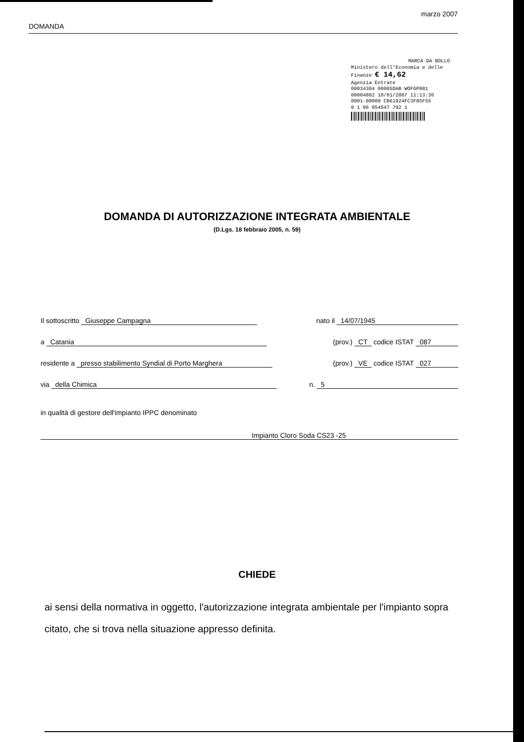DOMANDA marzo 2007
MARCA DA BOLLO
Ministero dell'Economia e delle Finanze € 14,62
Agenzia Entrate
00034304 00005DAB WOFGP001
00004802 10/01/2007 11:13:36
0001-00009 CB61924FC3F85F55
0 1 06 054547 792 1
DOMANDA DI AUTORIZZAZIONE INTEGRATA AMBIENTALE
(D.Lgs. 18 febbraio 2005, n. 59)
Il sottoscritto Giuseppe Campagna nato il 14/07/1945
a Catania (prov.) CT codice ISTAT 087
residente a presso stabilimento Syndial di Porto Marghera (prov.) VE codice ISTAT 027
via della Chimica n. 5
in qualità di gestore dell'impianto IPPC denominato
Impianto Cloro Soda CS23 -25
CHIEDE
ai sensi della normativa in oggetto, l'autorizzazione integrata ambientale per l'impianto sopra citato, che si trova nella situazione appresso definita.